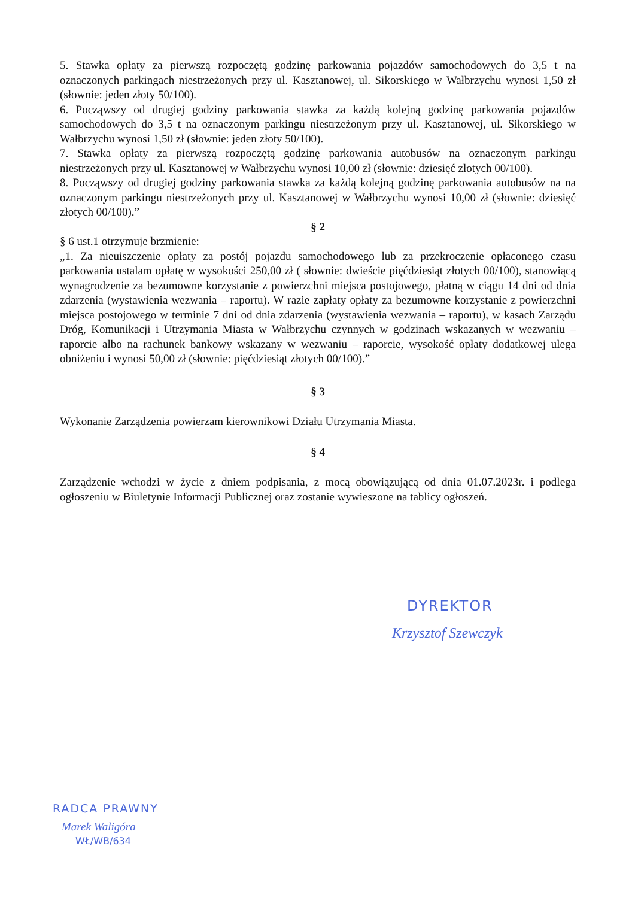5. Stawka opłaty za pierwszą rozpoczętą godzinę parkowania pojazdów samochodowych do 3,5 t na oznaczonych parkingach niestrzeżonych przy ul. Kasztanowej, ul. Sikorskiego w Wałbrzychu wynosi 1,50 zł (słownie: jeden złoty 50/100).
6. Począwszy od drugiej godziny parkowania stawka za każdą kolejną godzinę parkowania pojazdów samochodowych do 3,5 t na oznaczonym parkingu niestrzeżonym przy ul. Kasztanowej, ul. Sikorskiego w Wałbrzychu wynosi 1,50 zł (słownie: jeden złoty 50/100).
7. Stawka opłaty za pierwszą rozpoczętą godzinę parkowania autobusów na oznaczonym parkingu niestrzeżonych przy ul. Kasztanowej w Wałbrzychu wynosi 10,00 zł (słownie: dziesięć złotych 00/100).
8. Począwszy od drugiej godziny parkowania stawka za każdą kolejną godzinę parkowania autobusów na na oznaczonym parkingu niestrzeżonych przy ul. Kasztanowej w Wałbrzychu wynosi 10,00 zł (słownie: dziesięć złotych 00/100).”
§ 2
§ 6 ust.1 otrzymuje brzmienie:
„1. Za nieuiszczenie opłaty za postój pojazdu samochodowego lub za przekroczenie opłaconego czasu parkowania ustalam opłatę w wysokości 250,00 zł ( słownie: dwieście pięćdziesiąt złotych 00/100), stanowiącą wynagrodzenie za bezumowne korzystanie z powierzchni miejsca postojowego, płatną w ciągu 14 dni od dnia zdarzenia (wystawienia wezwania – raportu). W razie zapłaty opłaty za bezumowne korzystanie z powierzchni miejsca postojowego w terminie 7 dni od dnia zdarzenia (wystawienia wezwania – raportu), w kasach Zarządu Dróg, Komunikacji i Utrzymania Miasta w Wałbrzychu czynnych w godzinach wskazanych w wezwaniu – raporcie albo na rachunek bankowy wskazany w wezwaniu – raporcie, wysokość opłaty dodatkowej ulega obniżeniu i wynosi 50,00 zł (słownie: pięćdziesiąt złotych 00/100).”
§ 3
Wykonanie Zarządzenia powierzam kierownikowi Działu Utrzymania Miasta.
§ 4
Zarządzenie wchodzi w życie z dniem podpisania, z mocą obowiązującą od dnia 01.07.2023r. i podlega ogłoszeniu w Biuletynie Informacji Publicznej oraz zostanie wywieszone na tablicy ogłoszeń.
DYREKTOR
Krzysztof Szewczyk
RADCA PRAWNY
Marek Waligóra
WŁ/WB/634